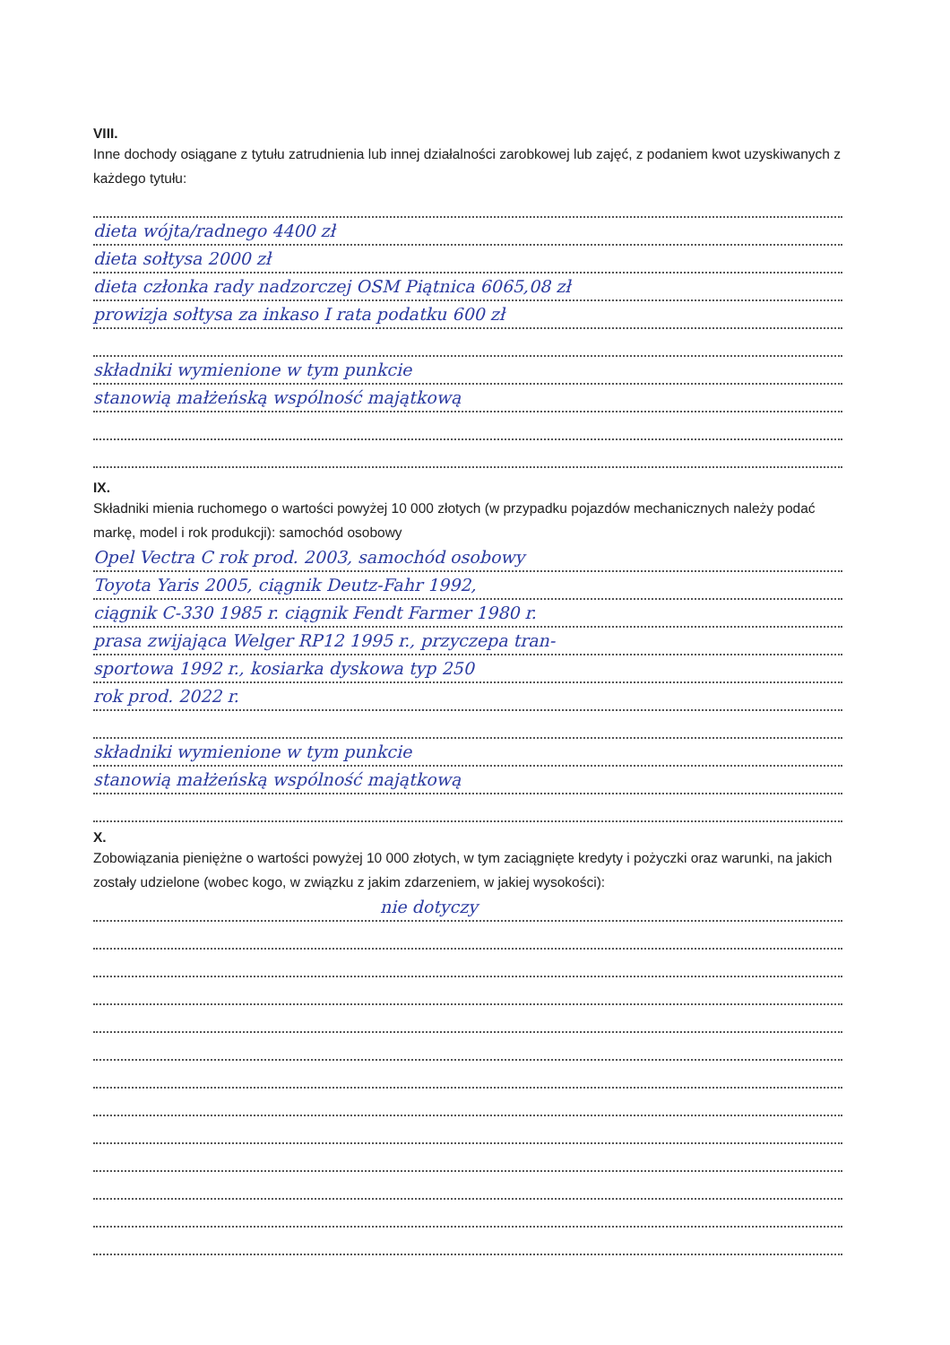VIII.
Inne dochody osiągane z tytułu zatrudnienia lub innej działalności zarobkowej lub zajęć, z podaniem kwot uzyskiwanych z każdego tytułu:
dieta wójta/radnego 4400 zł
dieta sołtysa 2000 zł
dieta członka rady nadzorczej OSM Piątnica 6065,08 zł
prowizja sołtysa za inkaso I rata podatku 600 zł
składniki wymienione w tym punkcie
stanowią małżeńską wspólność majątkową
IX.
Składniki mienia ruchomego o wartości powyżej 10 000 złotych (w przypadku pojazdów mechanicznych należy podać markę, model i rok produkcji): samochód osobowy
Opel Vectra C rok prod. 2003, samochód osobowy
Toyota Yaris 2005, ciągnik Deutz-Fahr 1992,
ciągnik C-330 1985 r. ciągnik Fendt Farmer 1980 r.
prasa zwijająca Welger RP12 1995 r., przyczepa tran-
sportowa 1992 r., kosiarka dyskowa typ 250
rok prod. 2022 r.
składniki wymienione w tym punkcie
stanowią małżeńską wspólność majątkową
X.
Zobowiązania pieniężne o wartości powyżej 10 000 złotych, w tym zaciągnięte kredyty i pożyczki oraz warunki, na jakich zostały udzielone (wobec kogo, w związku z jakim zdarzeniem, w jakiej wysokości):
nie dotyczy